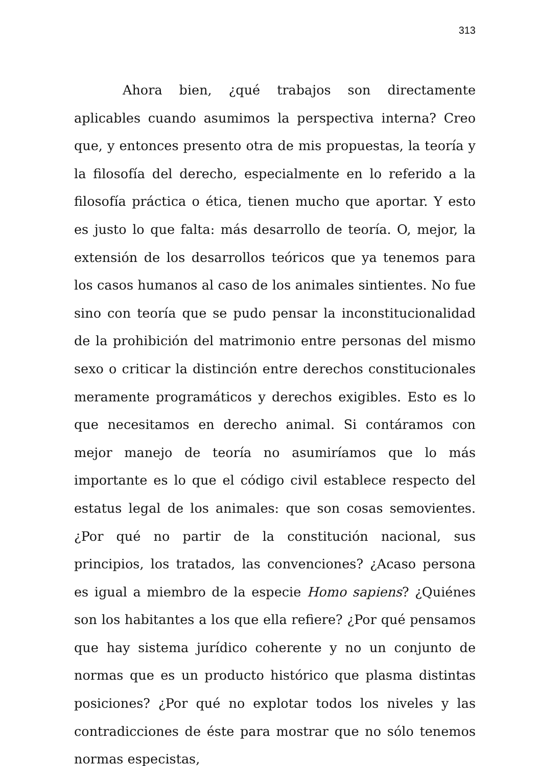313
Ahora bien, ¿qué trabajos son directamente aplicables cuando asumimos la perspectiva interna? Creo que, y entonces presento otra de mis propuestas, la teoría y la filosofía del derecho, especialmente en lo referido a la filosofía práctica o ética, tienen mucho que aportar. Y esto es justo lo que falta: más desarrollo de teoría. O, mejor, la extensión de los desarrollos teóricos que ya tenemos para los casos humanos al caso de los animales sintientes. No fue sino con teoría que se pudo pensar la inconstitucionalidad de la prohibición del matrimonio entre personas del mismo sexo o criticar la distinción entre derechos constitucionales meramente programáticos y derechos exigibles. Esto es lo que necesitamos en derecho animal. Si contáramos con mejor manejo de teoría no asumiríamos que lo más importante es lo que el código civil establece respecto del estatus legal de los animales: que son cosas semovientes. ¿Por qué no partir de la constitución nacional, sus principios, los tratados, las convenciones? ¿Acaso persona es igual a miembro de la especie Homo sapiens? ¿Quiénes son los habitantes a los que ella refiere? ¿Por qué pensamos que hay sistema jurídico coherente y no un conjunto de normas que es un producto histórico que plasma distintas posiciones? ¿Por qué no explotar todos los niveles y las contradicciones de éste para mostrar que no sólo tenemos normas especistas,